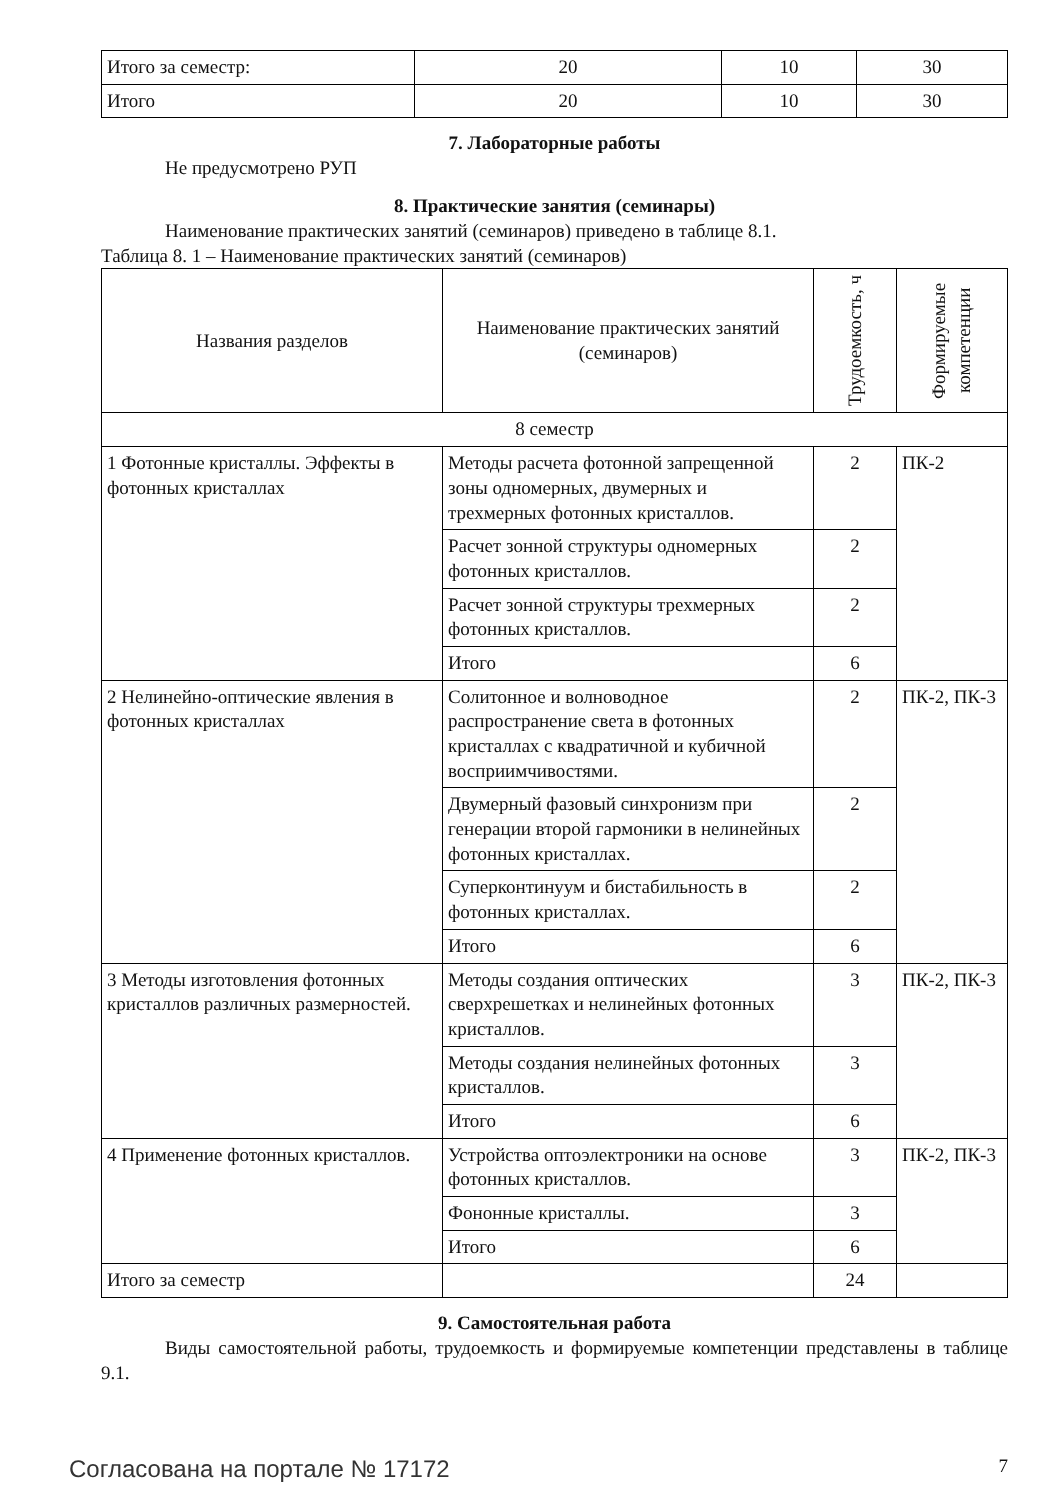| Итого за семестр: | 20 | 10 | 30 |
| Итого | 20 | 10 | 30 |
7. Лабораторные работы
Не предусмотрено РУП
8. Практические занятия (семинары)
Наименование практических занятий (семинаров) приведено в таблице 8.1.
Таблица 8. 1 – Наименование практических занятий (семинаров)
| Названия разделов | Наименование практических занятий (семинаров) | Трудоемкость, ч | Формируемые компетенции |
| --- | --- | --- | --- |
| 8 семестр | | | |
| 1 Фотонные кристаллы. Эффекты в фотонных кристаллах | Методы расчета фотонной запрещенной зоны одномерных, двумерных и трехмерных фотонных кристаллов. | 2 | ПК-2 |
| | Расчет зонной структуры одномерных фотонных кристаллов. | 2 | |
| | Расчет зонной структуры трехмерных фотонных кристаллов. | 2 | |
| | Итого | 6 | |
| 2 Нелинейно-оптические явления в фотонных кристаллах | Солитонное и волноводное распространение света в фотонных кристаллах с квадратичной и кубичной восприимчивостями. | 2 | ПК-2, ПК-3 |
| | Двумерный фазовый синхронизм при генерации второй гармоники в нелинейных фотонных кристаллах. | 2 | |
| | Суперконтинуум и бистабильность в фотонных кристаллах. | 2 | |
| | Итого | 6 | |
| 3 Методы изготовления фотонных кристаллов различных размерностей. | Методы создания оптических сверхрешетках и нелинейных фотонных кристаллов. | 3 | ПК-2, ПК-3 |
| | Методы создания нелинейных фотонных кристаллов. | 3 | |
| | Итого | 6 | |
| 4 Применение фотонных кристаллов. | Устройства оптоэлектроники на основе фотонных кристаллов. | 3 | ПК-2, ПК-3 |
| | Фононные кристаллы. | 3 | |
| | Итого | 6 | |
| Итого за семестр | | 24 | |
9. Самостоятельная работа
Виды самостоятельной работы, трудоемкость и формируемые компетенции представлены в таблице 9.1.
Согласована на портале № 17172 7